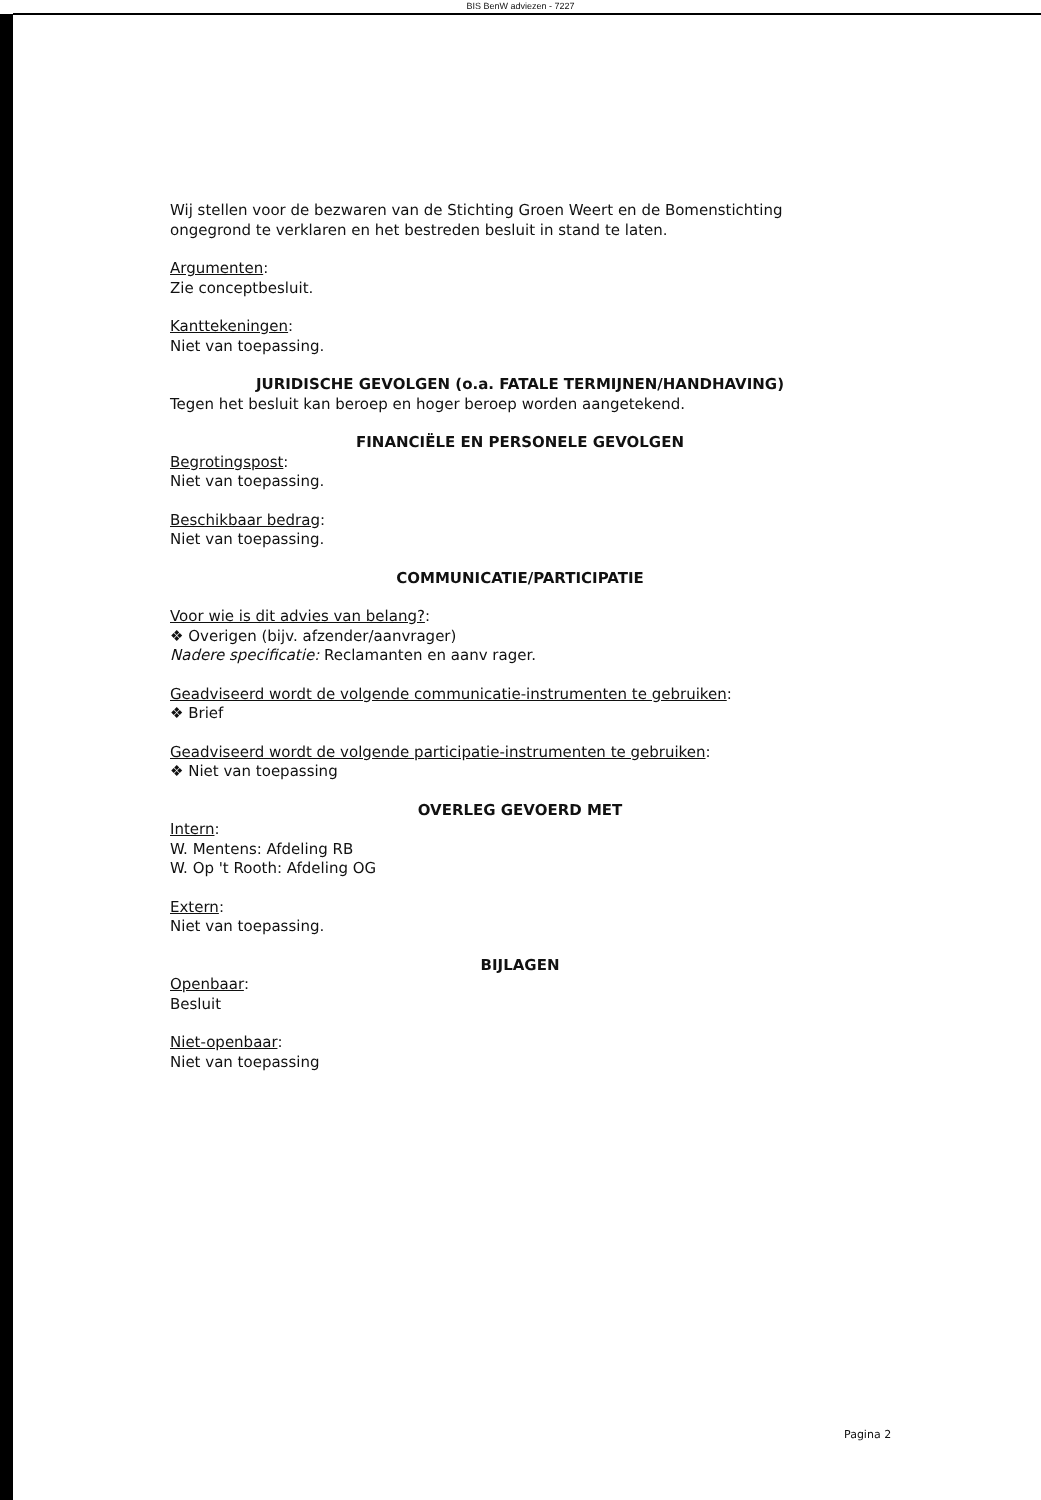BIS BenW adviezen - 7227
Wij stellen voor de bezwaren van de Stichting Groen Weert en de Bomenstichting ongegrond te verklaren en het bestreden besluit in stand te laten.
Argumenten:
Zie conceptbesluit.
Kanttekeningen:
Niet van toepassing.
JURIDISCHE GEVOLGEN (o.a. FATALE TERMIJNEN/HANDHAVING)
Tegen het besluit kan beroep en hoger beroep worden aangetekend.
FINANCIËLE EN PERSONELE GEVOLGEN
Begrotingspost:
Niet van toepassing.
Beschikbaar bedrag:
Niet van toepassing.
COMMUNICATIE/PARTICIPATIE
Voor wie is dit advies van belang?:
❖ Overigen (bijv. afzender/aanvrager)
Nadere specificatie: Reclamanten en aanv rager.
Geadviseerd wordt de volgende communicatie-instrumenten te gebruiken:
❖ Brief
Geadviseerd wordt de volgende participatie-instrumenten te gebruiken:
❖ Niet van toepassing
OVERLEG GEVOERD MET
Intern:
W. Mentens: Afdeling RB
W. Op 't Rooth: Afdeling OG
Extern:
Niet van toepassing.
BIJLAGEN
Openbaar:
Besluit
Niet-openbaar:
Niet van toepassing
Pagina 2